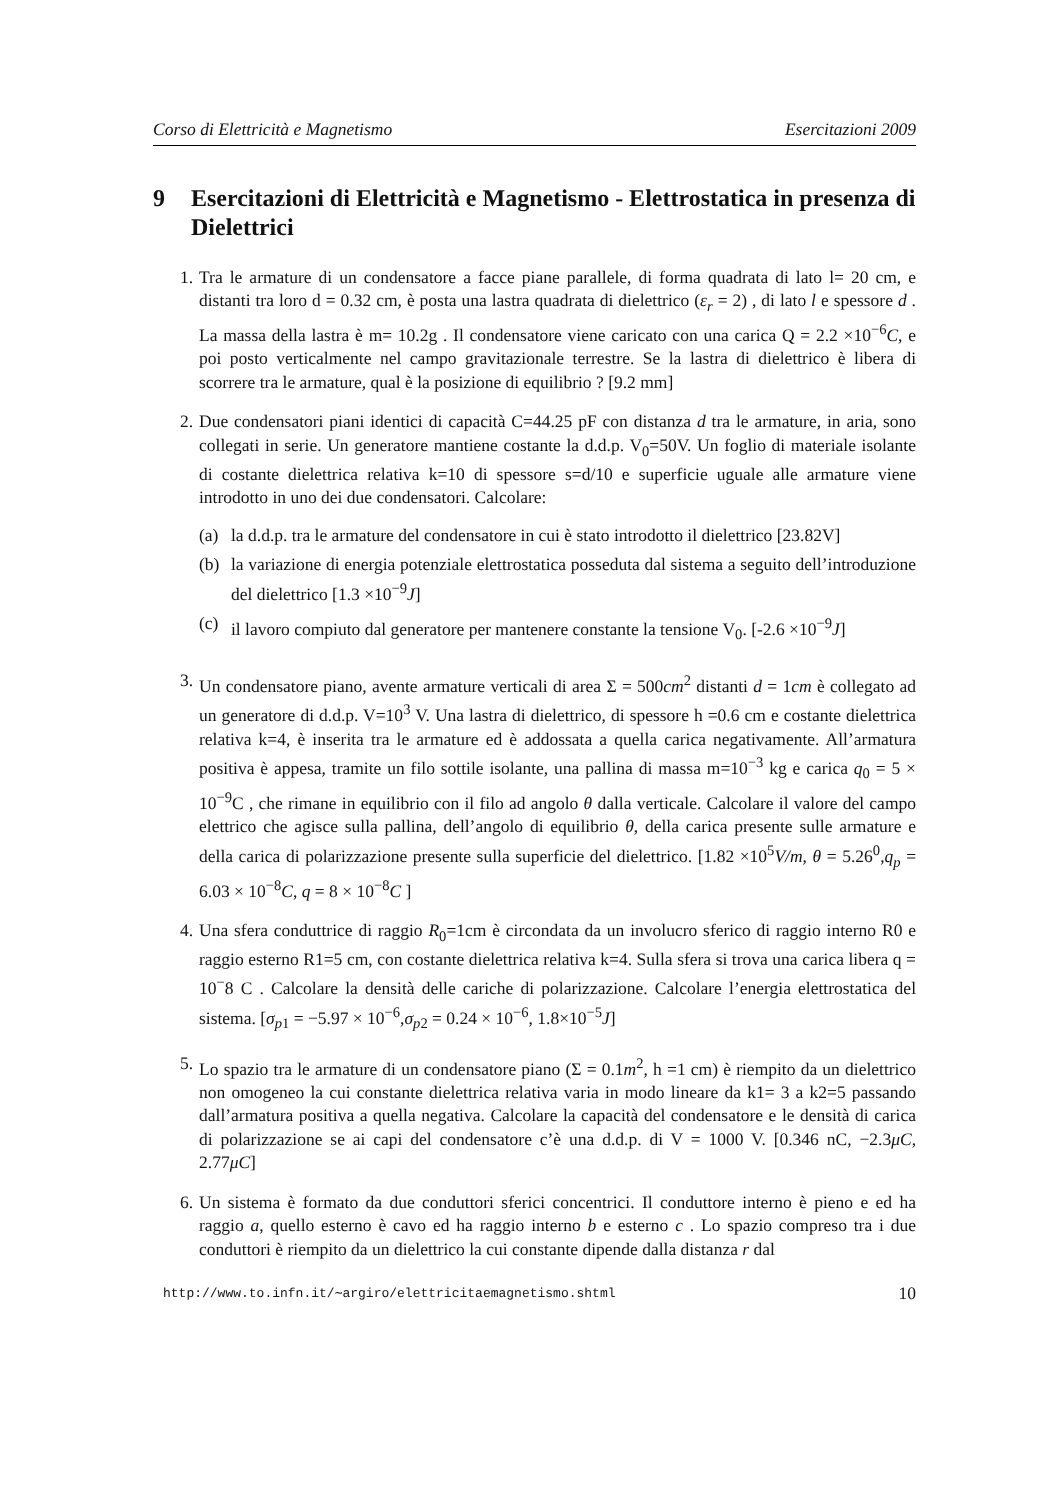Corso di Elettricità e Magnetismo Esercitazioni 2009
9 Esercitazioni di Elettricità e Magnetismo - Elettrostatica in presenza di Dielettrici
1. Tra le armature di un condensatore a facce piane parallele, di forma quadrata di lato l= 20 cm, e distanti tra loro d = 0.32 cm, è posta una lastra quadrata di dielettrico (ε<sub>r</sub> = 2) , di lato l e spessore d . La massa della lastra è m= 10.2g . Il condensatore viene caricato con una carica Q = 2.2 ×10<sup>−6</sup>C, e poi posto verticalmente nel campo gravitazionale terrestre. Se la lastra di dielettrico è libera di scorrere tra le armature, qual è la posizione di equilibrio ? [9.2 mm]
2. Due condensatori piani identici di capacità C=44.25 pF con distanza d tra le armature, in aria, sono collegati in serie. Un generatore mantiene costante la d.d.p. V<sub>0</sub>=50V. Un foglio di materiale isolante di costante dielettrica relativa k=10 di spessore s=d/10 e superficie uguale alle armature viene introdotto in uno dei due condensatori. Calcolare:
(a) la d.d.p. tra le armature del condensatore in cui è stato introdotto il dielettrico [23.82V]
(b) la variazione di energia potenziale elettrostatica posseduta dal sistema a seguito dell’introduzione del dielettrico [1.3 ×10<sup>−9</sup>J]
(c) il lavoro compiuto dal generatore per mantenere constante la tensione V<sub>0</sub>. [-2.6 ×10<sup>−9</sup>J]
3. Un condensatore piano, avente armature verticali di area Σ = 500cm<sup>2</sup> distanti d = 1cm è collegato ad un generatore di d.d.p. V=10<sup>3</sup> V. Una lastra di dielettrico, di spessore h =0.6 cm e costante dielettrica relativa k=4, è inserita tra le armature ed è addossata a quella carica negativamente. All’armatura positiva è appesa, tramite un filo sottile isolante, una pallina di massa m=10<sup>−3</sup> kg e carica q<sub>0</sub> = 5 × 10<sup>−9</sup>C , che rimane in equilibrio con il filo ad angolo θ dalla verticale. Calcolare il valore del campo elettrico che agisce sulla pallina, dell’angolo di equilibrio θ, della carica presente sulle armature e della carica di polarizzazione presente sulla superficie del dielettrico. [1.82 ×10<sup>5</sup>V/m, θ = 5.26<sup>0</sup>,q<sub>p</sub> = 6.03 × 10<sup>−8</sup>C, q = 8 × 10<sup>−8</sup>C ]
4. Una sfera conduttrice di raggio R<sub>0</sub>=1cm è circondata da un involucro sferico di raggio interno R0 e raggio esterno R1=5 cm, con costante dielettrica relativa k=4. Sulla sfera si trova una carica libera q = 10<sup>−</sup>8 C . Calcolare la densità delle cariche di polarizzazione. Calcolare l’energia elettrostatica del sistema. [σ<sub>p1</sub> = −5.97 × 10<sup>−6</sup>,σ<sub>p2</sub> = 0.24 × 10<sup>−6</sup>, 1.8×10<sup>−5</sup>J]
5. Lo spazio tra le armature di un condensatore piano (Σ = 0.1m<sup>2</sup>, h =1 cm) è riempito da un dielettrico non omogeneo la cui constante dielettrica relativa varia in modo lineare da k1= 3 a k2=5 passando dall’armatura positiva a quella negativa. Calcolare la capacità del condensatore e le densità di carica di polarizzazione se ai capi del condensatore c’è una d.d.p. di V = 1000 V. [0.346 nC, −2.3μC, 2.77μC]
6. Un sistema è formato da due conduttori sferici concentrici. Il conduttore interno è pieno e ed ha raggio a, quello esterno è cavo ed ha raggio interno b e esterno c . Lo spazio compreso tra i due conduttori è riempito da un dielettrico la cui constante dipende dalla distanza r dal
http://www.to.infn.it/∼argiro/elettricitaemagnetismo.shtml 10